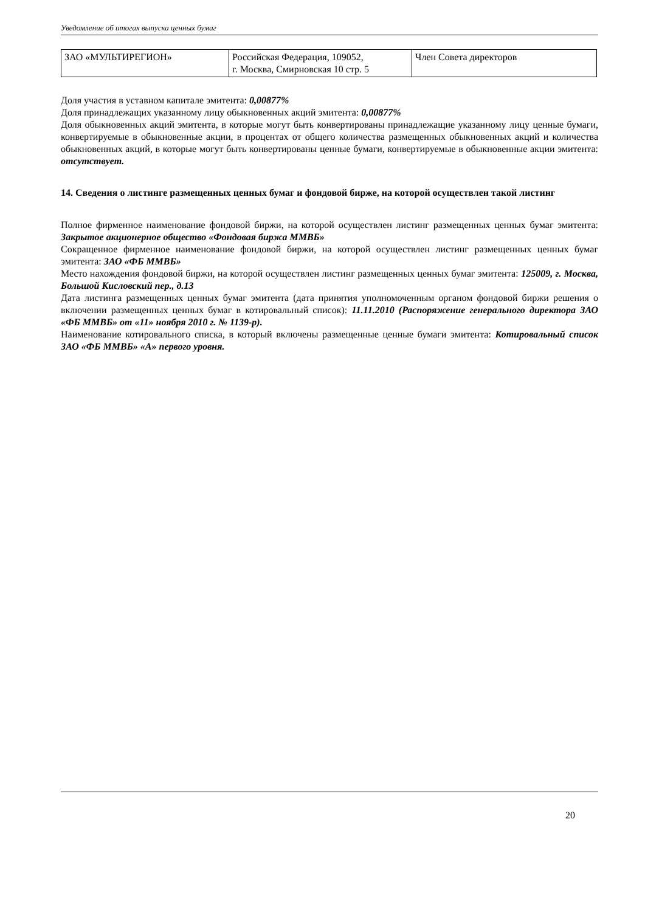Уведомление об итогах выпуска ценных бумаг
| ЗАО «МУЛЬТИРЕГИОН» | Российская Федерация, 109052, г. Москва, Смирновская 10 стр. 5 | Член Совета директоров |
Доля участия в уставном капитале эмитента: 0,00877%
Доля принадлежащих указанному лицу обыкновенных акций эмитента: 0,00877%
Доля обыкновенных акций эмитента, в которые могут быть конвертированы принадлежащие указанному лицу ценные бумаги, конвертируемые в обыкновенные акции, в процентах от общего количества размещенных обыкновенных акций и количества обыкновенных акций, в которые могут быть конвертированы ценные бумаги, конвертируемые в обыкновенные акции эмитента: отсутствует.
14. Сведения о листинге размещенных ценных бумаг и фондовой бирже, на которой осуществлен такой листинг
Полное фирменное наименование фондовой биржи, на которой осуществлен листинг размещенных ценных бумаг эмитента: Закрытое акционерное общество «Фондовая биржа ММВБ»
Сокращенное фирменное наименование фондовой биржи, на которой осуществлен листинг размещенных ценных бумаг эмитента: ЗАО «ФБ ММВБ»
Место нахождения фондовой биржи, на которой осуществлен листинг размещенных ценных бумаг эмитента: 125009, г. Москва, Большой Кисловский пер., д.13
Дата листинга размещенных ценных бумаг эмитента (дата принятия уполномоченным органом фондовой биржи решения о включении размещенных ценных бумаг в котировальный список): 11.11.2010 (Распоряжение генерального директора ЗАО «ФБ ММВБ» от «11» ноября 2010 г. № 1139-р).
Наименование котировального списка, в который включены размещенные ценные бумаги эмитента: Котировальный список ЗАО «ФБ ММВБ» «А» первого уровня.
20